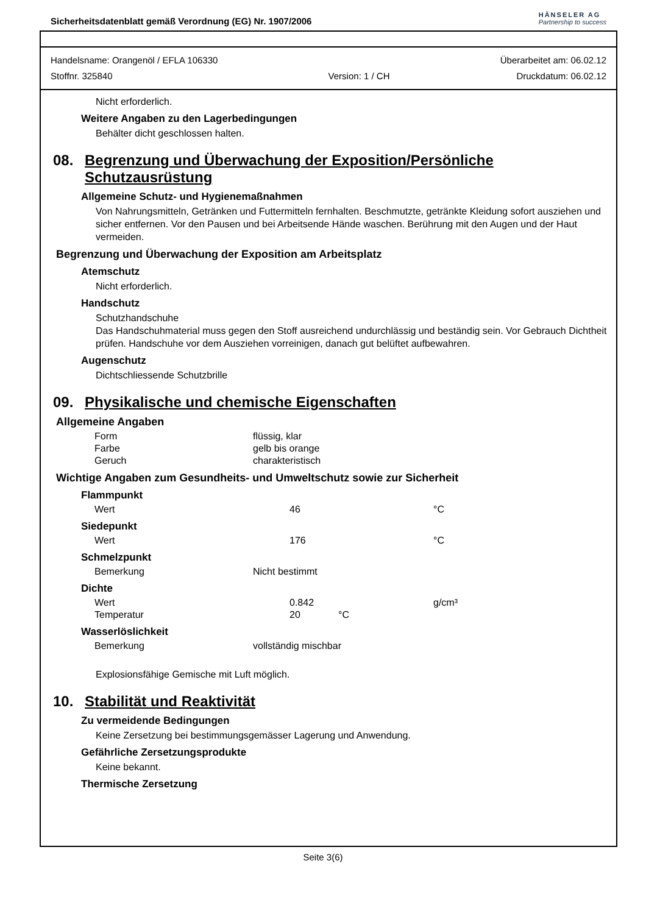Sicherheitsdatenblatt gemäß Verordnung (EG) Nr. 1907/2006
HÄNSELER AG
Partnership to success
Handelsname: Orangenöl / EFLA 106330
Stoffnr. 325840
Version: 1 / CH
Überarbeitet am: 06.02.12
Druckdatum: 06.02.12
Nicht erforderlich.
Weitere Angaben zu den Lagerbedingungen
Behälter dicht geschlossen halten.
08. Begrenzung und Überwachung der Exposition/Persönliche Schutzausrüstung
Allgemeine Schutz- und Hygienemaßnahmen
Von Nahrungsmitteln, Getränken und Futtermitteln fernhalten. Beschmutzte, getränkte Kleidung sofort ausziehen und sicher entfernen. Vor den Pausen und bei Arbeitsende Hände waschen. Berührung mit den Augen und der Haut vermeiden.
Begrenzung und Überwachung der Exposition am Arbeitsplatz
Atemschutz
Nicht erforderlich.
Handschutz
Schutzhandschuhe
Das Handschuhmaterial muss gegen den Stoff ausreichend undurchlässig und beständig sein. Vor Gebrauch Dichtheit prüfen. Handschuhe vor dem Ausziehen vorreinigen, danach gut belüftet aufbewahren.
Augenschutz
Dichtschliessende Schutzbrille
09. Physikalische und chemische Eigenschaften
Allgemeine Angaben
| Form | flüssig, klar |
| Farbe | gelb bis orange |
| Geruch | charakteristisch |
Wichtige Angaben zum Gesundheits- und Umweltschutz sowie zur Sicherheit
Flammpunkt
| Wert | 46 | °C |
Siedepunkt
| Wert | 176 | °C |
Schmelzpunkt
| Bemerkung | Nicht bestimmt |
Dichte
| Wert | 0.842 | | g/cm³ |
| Temperatur | 20 | °C | |
Wasserlöslichkeit
| Bemerkung | vollständig mischbar |
Explosionsfähige Gemische mit Luft möglich.
10. Stabilität und Reaktivität
Zu vermeidende Bedingungen
Keine Zersetzung bei bestimmungsgemässer Lagerung und Anwendung.
Gefährliche Zersetzungsprodukte
Keine bekannt.
Thermische Zersetzung
Seite 3(6)